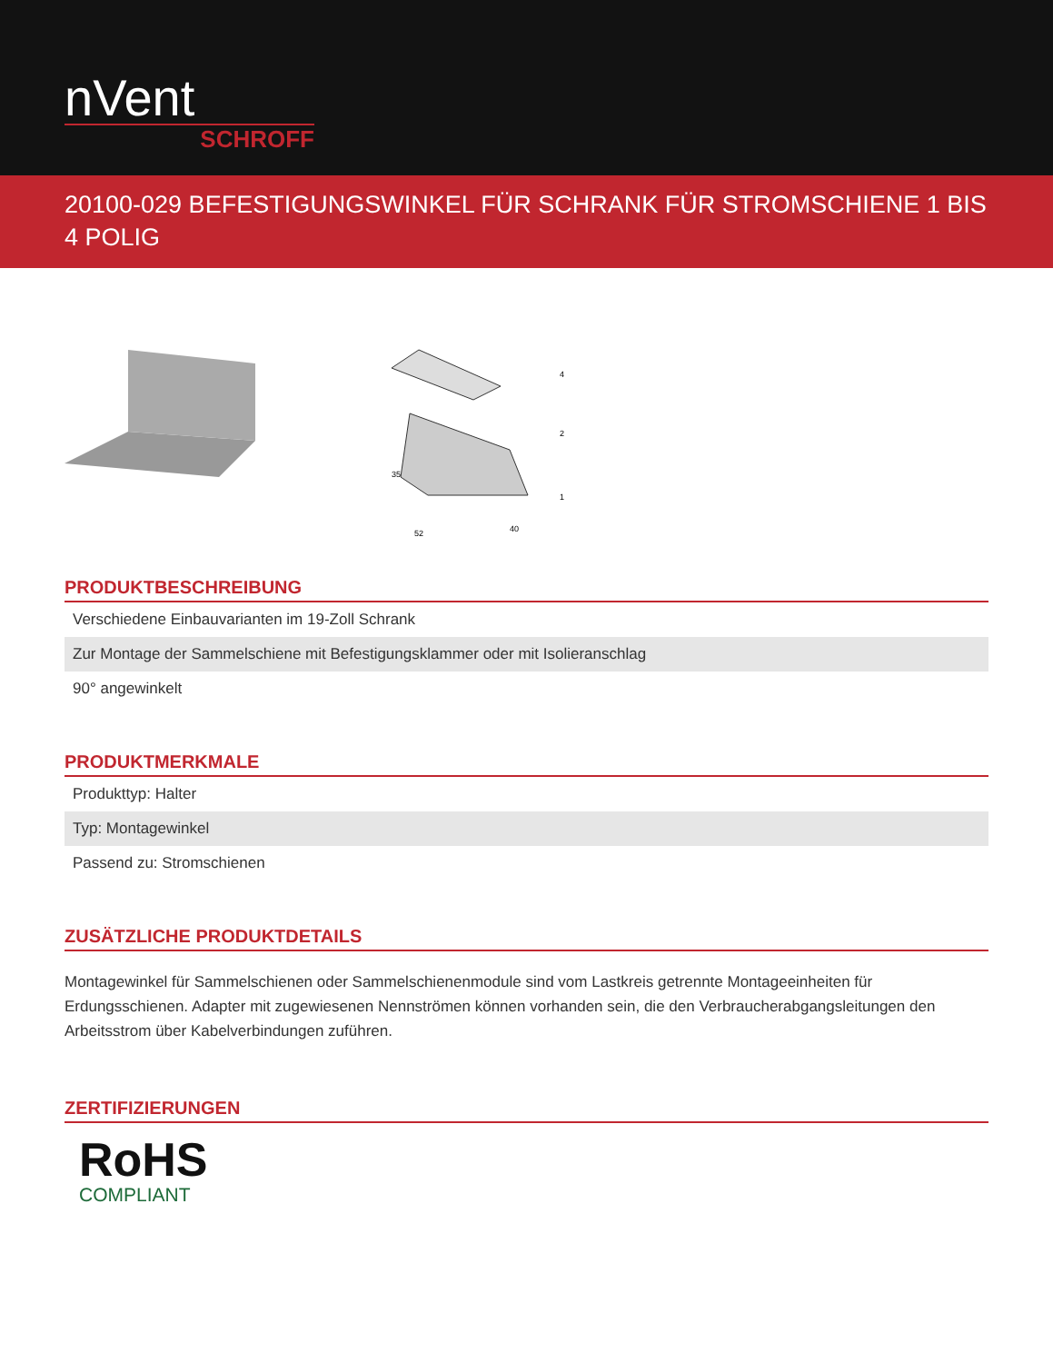nVent
SCHROFF
20100-029 BEFESTIGUNGSWINKEL FÜR SCHRANK FÜR STROMSCHIENE 1 BIS 4 POLIG
4
2
1
35
52
40
PRODUKTBESCHREIBUNG
Verschiedene Einbauvarianten im 19-Zoll Schrank
Zur Montage der Sammelschiene mit Befestigungsklammer oder mit Isolieranschlag
90° angewinkelt
PRODUKTMERKMALE
Produkttyp: Halter
Typ: Montagewinkel
Passend zu: Stromschienen
ZUSÄTZLICHE PRODUKTDETAILS
Montagewinkel für Sammelschienen oder Sammelschienenmodule sind vom Lastkreis getrennte Montageeinheiten für Erdungsschienen. Adapter mit zugewiesenen Nennströmen können vorhanden sein, die den Verbraucherabgangsleitungen den Arbeitsstrom über Kabelverbindungen zuführen.
ZERTIFIZIERUNGEN
RoHS
COMPLIANT